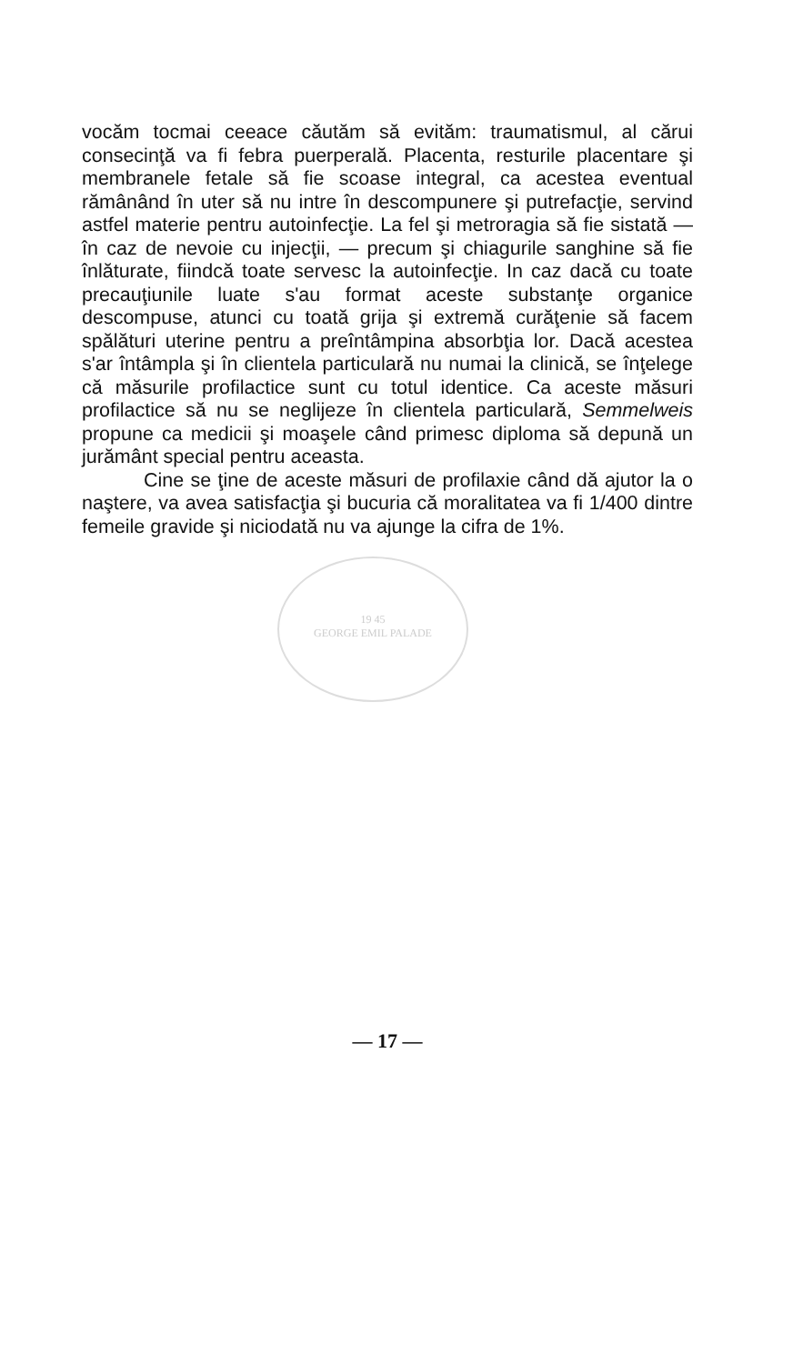vocăm tocmai ceeace căutăm să evităm: traumatismul, al cărui consecinţă va fi febra puerperală. Placenta, resturile placentare şi membranele fetale să fie scoase integral, ca acestea eventual rămânând în uter să nu intre în descompunere şi putrefacţie, servind astfel materie pentru autoinfecţie. La fel şi metroragia să fie sistată — în caz de nevoie cu injecţii, — precum şi chiagurile sanghine să fie înlăturate, fiindcă toate servesc la autoinfecţie. In caz dacă cu toate precauţiunile luate s'au format aceste substanţe organice descompuse, atunci cu toată grija şi extremă curăţenie să facem spălături uterine pentru a preîntâmpina absorbţia lor. Dacă acestea s'ar întâmpla şi în clientela particulară nu numai la clinică, se înţelege că măsurile profilactice sunt cu totul identice. Ca aceste măsuri profilactice să nu se neglijeze în clientela particulară, Semmelweis propune ca medicii şi moaşele când primesc diploma să depună un jurământ special pentru aceasta.
Cine se ţine de aceste măsuri de profilaxie când dă ajutor la o naştere, va avea satisfacţia şi bucuria că moralitatea va fi 1/400 dintre femeile gravide şi niciodată nu va ajunge la cifra de 1%.
19 45
GEORGE EMIL PALADE
— 17 —